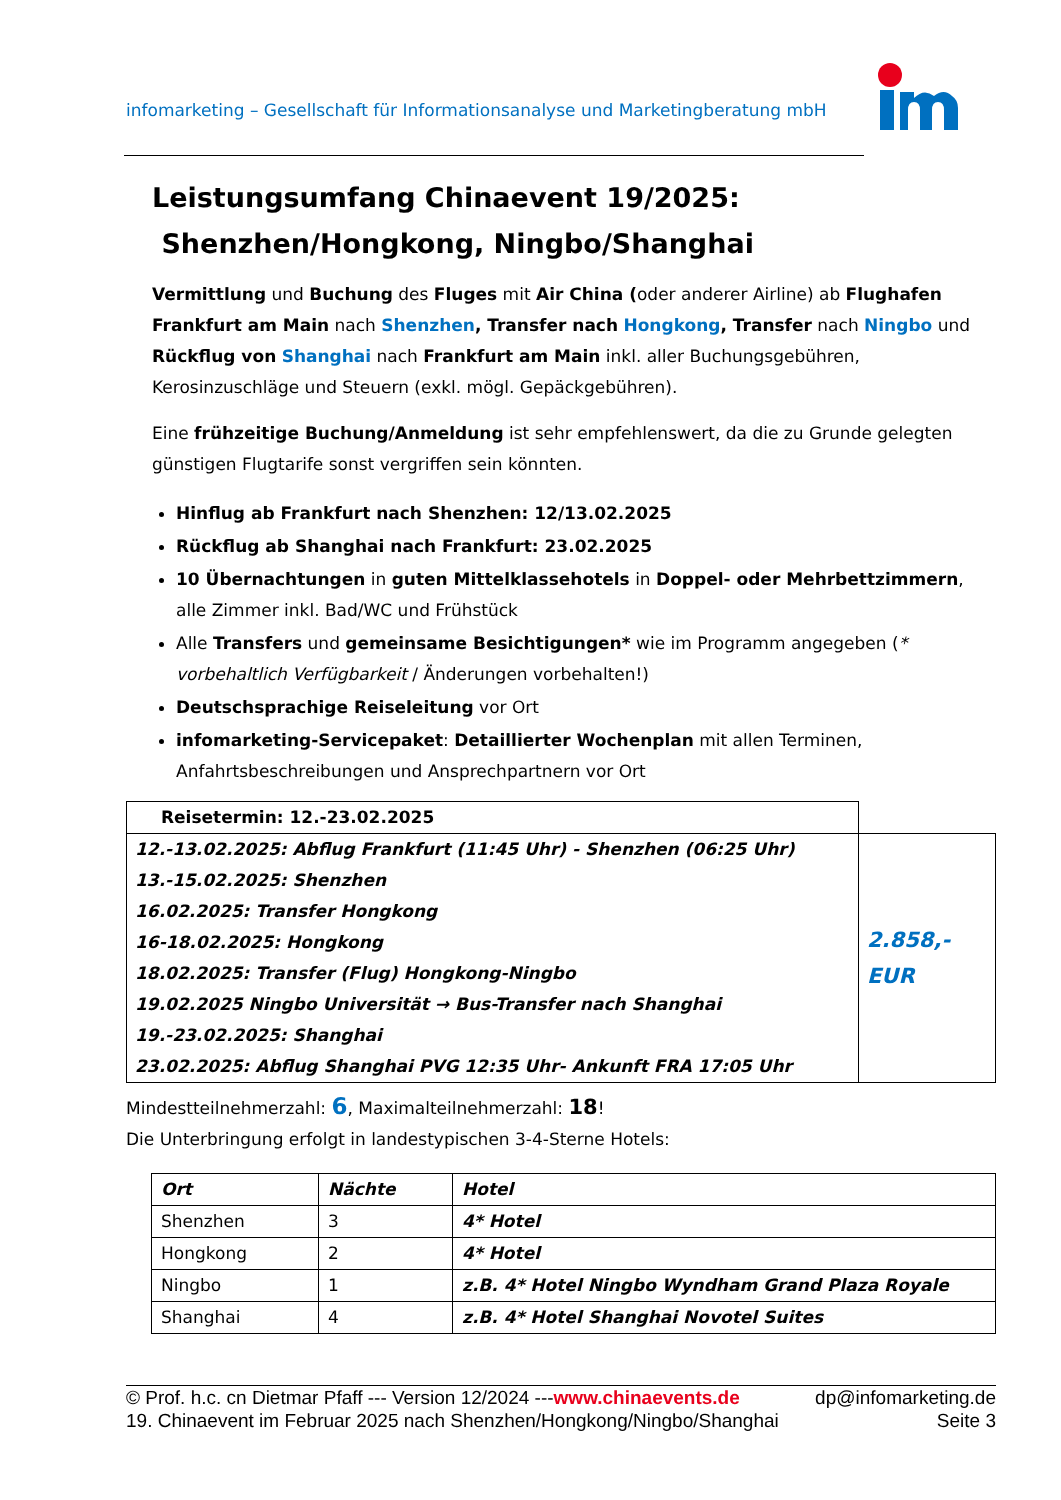infomarketing – Gesellschaft für Informationsanalyse und Marketingberatung mbH
Leistungsumfang Chinaevent 19/2025:
Shenzhen/Hongkong, Ningbo/Shanghai
Vermittlung und Buchung des Fluges mit Air China (oder anderer Airline) ab Flughafen Frankfurt am Main nach Shenzhen, Transfer nach Hongkong, Transfer nach Ningbo und Rückflug von Shanghai nach Frankfurt am Main inkl. aller Buchungsgebühren, Kerosinzuschläge und Steuern (exkl. mögl. Gepäckgebühren).
Eine frühzeitige Buchung/Anmeldung ist sehr empfehlenswert, da die zu Grunde gelegten günstigen Flugtarife sonst vergriffen sein könnten.
Hinflug ab Frankfurt nach Shenzhen: 12/13.02.2025
Rückflug ab Shanghai nach Frankfurt: 23.02.2025
10 Übernachtungen in guten Mittelklassehotels in Doppel- oder Mehrbettzimmern, alle Zimmer inkl. Bad/WC und Frühstück
Alle Transfers und gemeinsame Besichtigungen* wie im Programm angegeben (* vorbehaltlich Verfügbarkeit / Änderungen vorbehalten!)
Deutschsprachige Reiseleitung vor Ort
infomarketing-Servicepaket: Detaillierter Wochenplan mit allen Terminen, Anfahrtsbeschreibungen und Ansprechpartnern vor Ort
| Reisetermin: 12.-23.02.2025 | |
| 12.-13.02.2025: Abflug Frankfurt (11:45 Uhr) - Shenzhen (06:25 Uhr) 13.-15.02.2025: Shenzhen 16.02.2025: Transfer Hongkong 16-18.02.2025: Hongkong 18.02.2025: Transfer (Flug) Hongkong-Ningbo 19.02.2025 Ningbo Universität → Bus-Transfer nach Shanghai 19.-23.02.2025: Shanghai 23.02.2025: Abflug Shanghai PVG 12:35 Uhr- Ankunft FRA 17:05 Uhr | 2.858,- EUR |
Mindestteilnehmerzahl: 6, Maximalteilnehmerzahl: 18!
Die Unterbringung erfolgt in landestypischen 3-4-Sterne Hotels:
| Ort | Nächte | Hotel |
| --- | --- | --- |
| Shenzhen | 3 | 4* Hotel |
| Hongkong | 2 | 4* Hotel |
| Ningbo | 1 | z.B. 4* Hotel Ningbo Wyndham Grand Plaza Royale |
| Shanghai | 4 | z.B. 4* Hotel Shanghai Novotel Suites |
© Prof. h.c. cn Dietmar Pfaff --- Version 12/2024 ---www.chinaevents.de dp@infomarketing.de
19. Chinaevent im Februar 2025 nach Shenzhen/Hongkong/Ningbo/Shanghai Seite 3